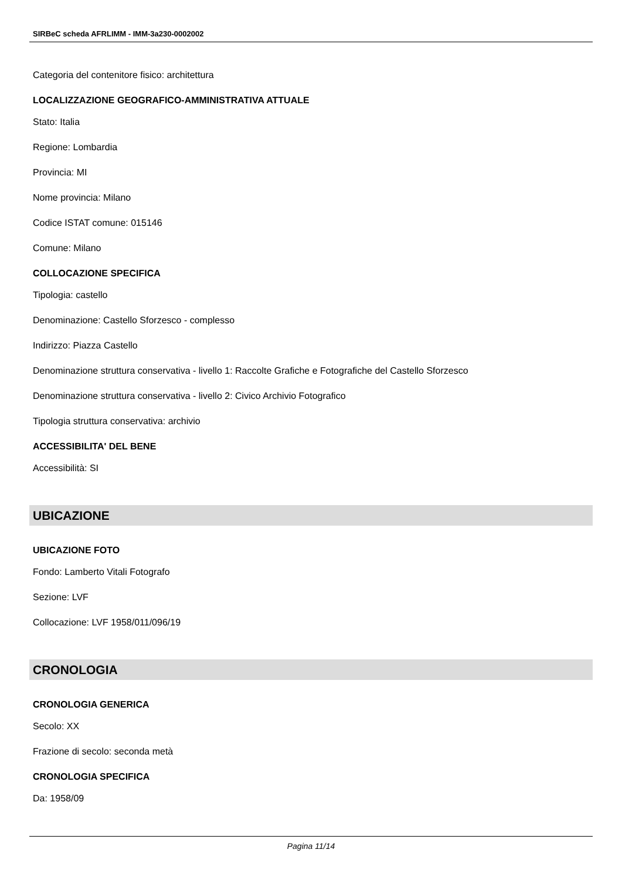SIRBeC scheda AFRLIMM - IMM-3a230-0002002
Categoria del contenitore fisico: architettura
LOCALIZZAZIONE GEOGRAFICO-AMMINISTRATIVA ATTUALE
Stato: Italia
Regione: Lombardia
Provincia: MI
Nome provincia: Milano
Codice ISTAT comune: 015146
Comune: Milano
COLLOCAZIONE SPECIFICA
Tipologia: castello
Denominazione: Castello Sforzesco - complesso
Indirizzo: Piazza Castello
Denominazione struttura conservativa - livello 1: Raccolte Grafiche e Fotografiche del Castello Sforzesco
Denominazione struttura conservativa - livello 2: Civico Archivio Fotografico
Tipologia struttura conservativa: archivio
ACCESSIBILITA' DEL BENE
Accessibilità: SI
UBICAZIONE
UBICAZIONE FOTO
Fondo: Lamberto Vitali Fotografo
Sezione: LVF
Collocazione: LVF 1958/011/096/19
CRONOLOGIA
CRONOLOGIA GENERICA
Secolo: XX
Frazione di secolo: seconda metà
CRONOLOGIA SPECIFICA
Da: 1958/09
Pagina 11/14